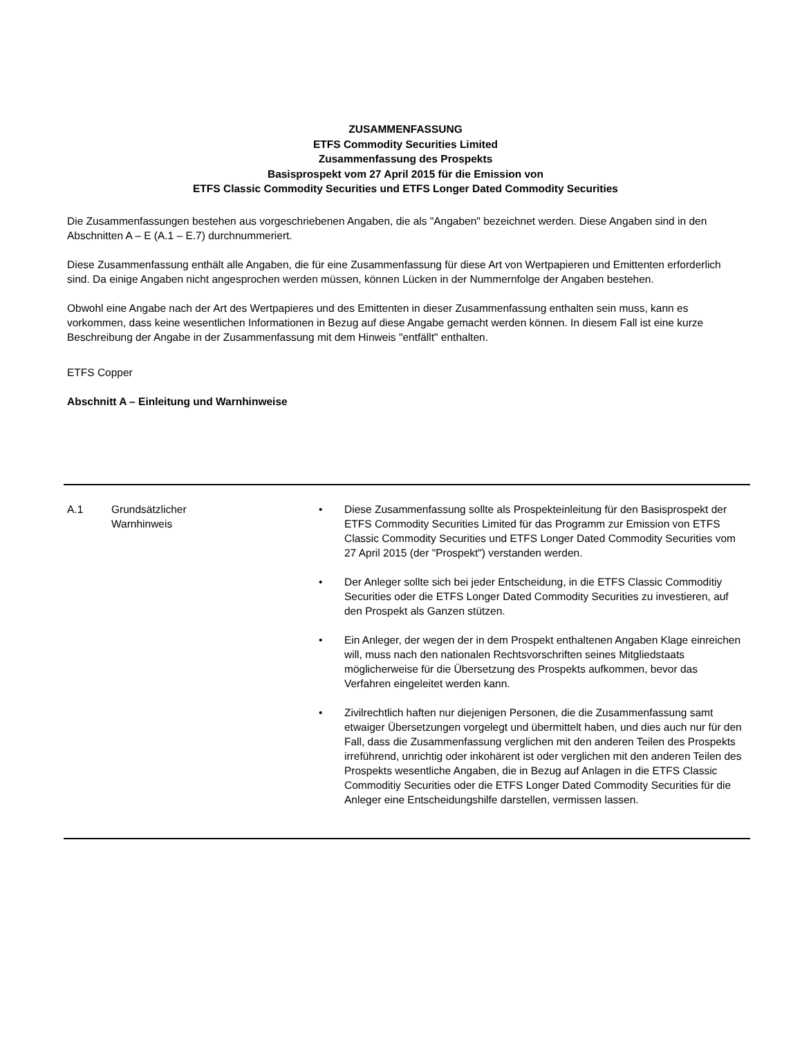ZUSAMMENFASSUNG
ETFS Commodity Securities Limited
Zusammenfassung des Prospekts
Basisprospekt vom 27 April 2015 für die Emission von
ETFS Classic Commodity Securities und ETFS Longer Dated Commodity Securities
Die Zusammenfassungen bestehen aus vorgeschriebenen Angaben, die als "Angaben" bezeichnet werden. Diese Angaben sind in den Abschnitten A – E (A.1 – E.7) durchnummeriert.
Diese Zusammenfassung enthält alle Angaben, die für eine Zusammenfassung für diese Art von Wertpapieren und Emittenten erforderlich sind. Da einige Angaben nicht angesprochen werden müssen, können Lücken in der Nummernfolge der Angaben bestehen.
Obwohl eine Angabe nach der Art des Wertpapieres und des Emittenten in dieser Zusammenfassung enthalten sein muss, kann es vorkommen, dass keine wesentlichen Informationen in Bezug auf diese Angabe gemacht werden können. In diesem Fall ist eine kurze Beschreibung der Angabe in der Zusammenfassung mit dem Hinweis "entfällt" enthalten.
ETFS Copper
Abschnitt A – Einleitung und Warnhinweise
| A.1 | Grundsätzlicher Warnhinweis | • Diese Zusammenfassung sollte als Prospekteinleitung für den Basisprospekt der ETFS Commodity Securities Limited für das Programm zur Emission von ETFS Classic Commodity Securities und ETFS Longer Dated Commodity Securities vom 27 April 2015 (der "Prospekt") verstanden werden. • Der Anleger sollte sich bei jeder Entscheidung, in die ETFS Classic Commoditiy Securities oder die ETFS Longer Dated Commodity Securities zu investieren, auf den Prospekt als Ganzen stützen. • Ein Anleger, der wegen der in dem Prospekt enthaltenen Angaben Klage einreichen will, muss nach den nationalen Rechtsvorschriften seines Mitgliedstaats möglicherweise für die Übersetzung des Prospekts aufkommen, bevor das Verfahren eingeleitet werden kann. • Zivilrechtlich haften nur diejenigen Personen, die die Zusammenfassung samt etwaiger Übersetzungen vorgelegt und übermittelt haben, und dies auch nur für den Fall, dass die Zusammenfassung verglichen mit den anderen Teilen des Prospekts irreführend, unrichtig oder inkohärent ist oder verglichen mit den anderen Teilen des Prospekts wesentliche Angaben, die in Bezug auf Anlagen in die ETFS Classic Commoditiy Securities oder die ETFS Longer Dated Commodity Securities für die Anleger eine Entscheidungshilfe darstellen, vermissen lassen. |